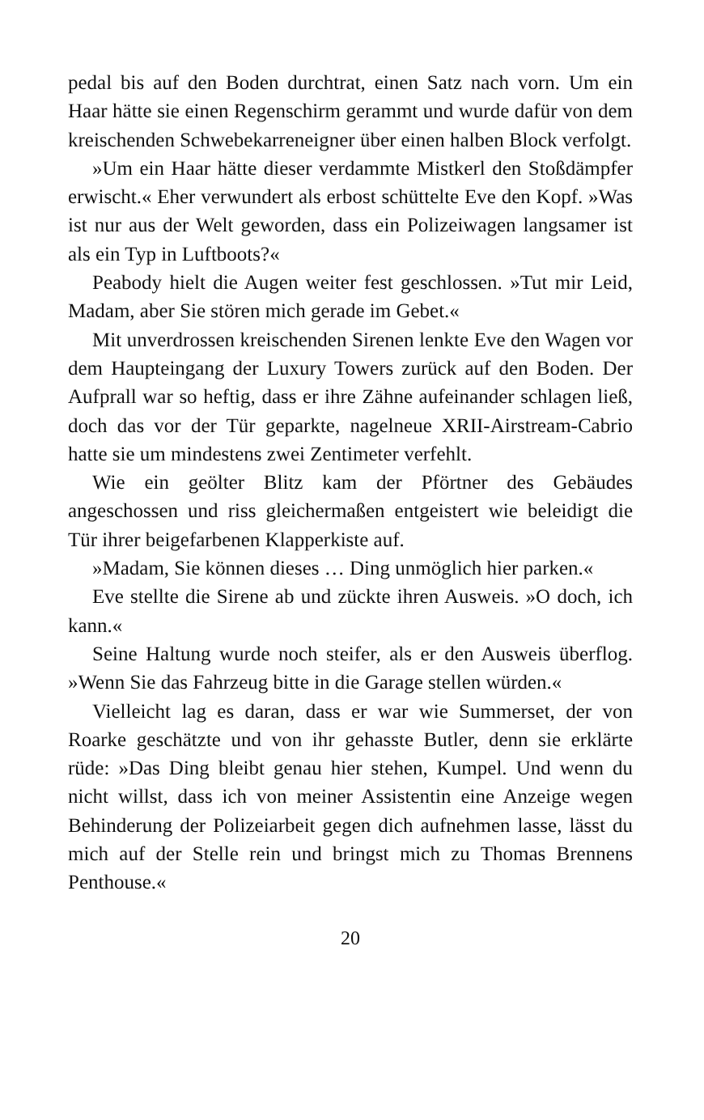pedal bis auf den Boden durchtrat, einen Satz nach vorn. Um ein Haar hätte sie einen Regenschirm gerammt und wurde dafür von dem kreischenden Schwebekarreneigner über einen halben Block verfolgt.
»Um ein Haar hätte dieser verdammte Mistkerl den Stoßdämpfer erwischt.« Eher verwundert als erbost schüttelte Eve den Kopf. »Was ist nur aus der Welt geworden, dass ein Polizeiwagen langsamer ist als ein Typ in Luftboots?«
Peabody hielt die Augen weiter fest geschlossen. »Tut mir Leid, Madam, aber Sie stören mich gerade im Gebet.«
Mit unverdrossen kreischenden Sirenen lenkte Eve den Wagen vor dem Haupteingang der Luxury Towers zurück auf den Boden. Der Aufprall war so heftig, dass er ihre Zähne aufeinander schlagen ließ, doch das vor der Tür geparkte, nagelneue XRII-Airstream-Cabrio hatte sie um mindestens zwei Zentimeter verfehlt.
Wie ein geölter Blitz kam der Pförtner des Gebäudes angeschossen und riss gleichermaßen entgeistert wie beleidigt die Tür ihrer beigefarbenen Klapperkiste auf.
»Madam, Sie können dieses … Ding unmöglich hier parken.«
Eve stellte die Sirene ab und zückte ihren Ausweis. »O doch, ich kann.«
Seine Haltung wurde noch steifer, als er den Ausweis überflog. »Wenn Sie das Fahrzeug bitte in die Garage stellen würden.«
Vielleicht lag es daran, dass er war wie Summerset, der von Roarke geschätzte und von ihr gehasste Butler, denn sie erklärte rüde: »Das Ding bleibt genau hier stehen, Kumpel. Und wenn du nicht willst, dass ich von meiner Assistentin eine Anzeige wegen Behinderung der Polizeiarbeit gegen dich aufnehmen lasse, lässt du mich auf der Stelle rein und bringst mich zu Thomas Brennens Penthouse.«
20